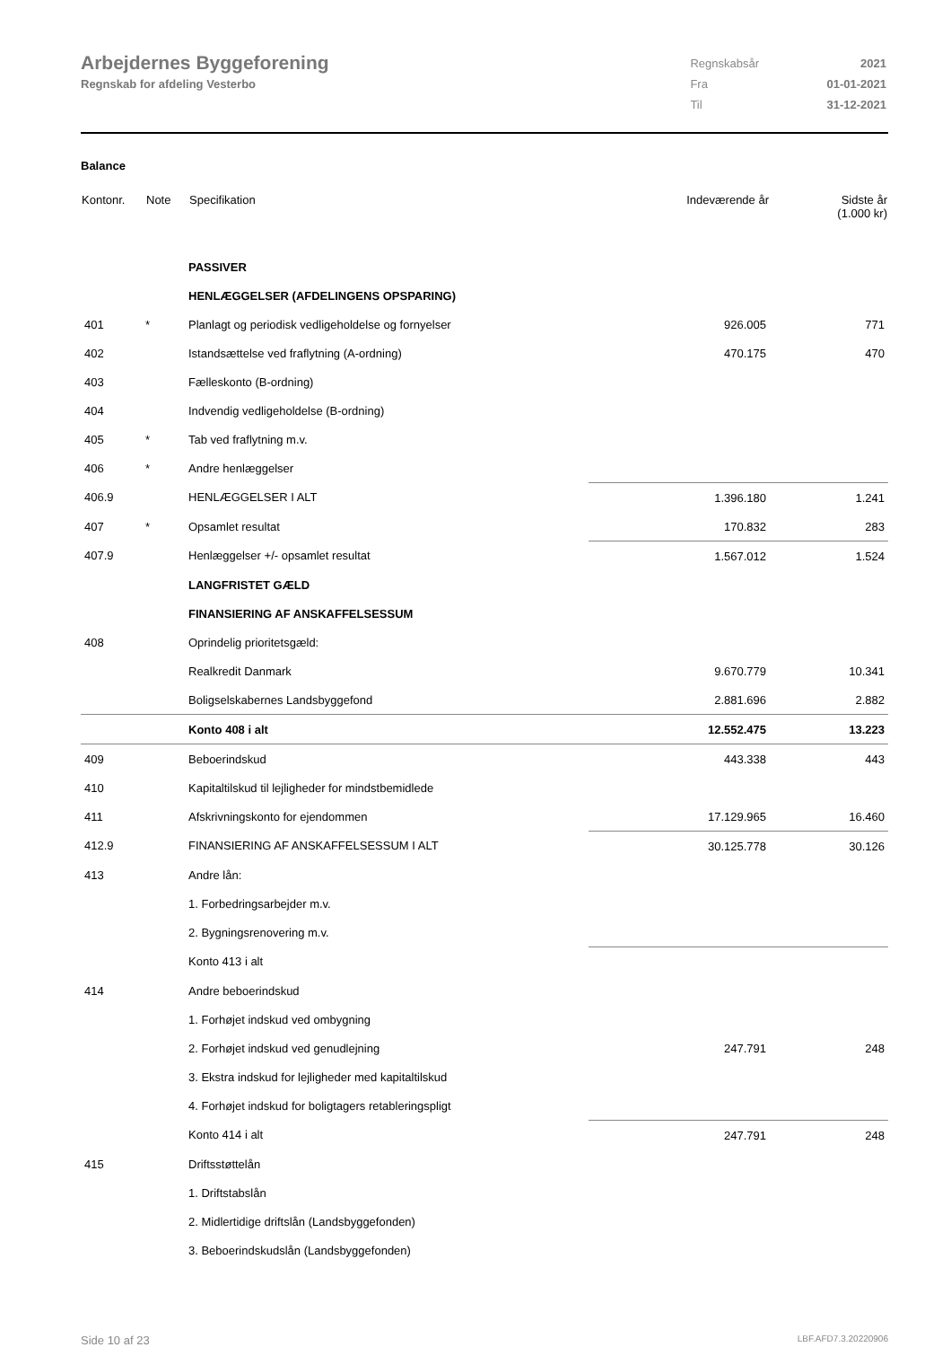Arbejdernes Byggeforening
Regnskab for afdeling Vesterbo
| Regnskabsår | 2021 |
| Fra | 01-01-2021 |
| Til | 31-12-2021 |
Balance
| Kontonr. | Note | Specifikation | Indeværende år | Sidste år (1.000 kr) |
| --- | --- | --- | --- | --- |
| | | PASSIVER | | |
| | | HENLÆGGELSER (AFDELINGENS OPSPARING) | | |
| 401 | * | Planlagt og periodisk vedligeholdelse og fornyelser | 926.005 | 771 |
| 402 | | Istandsættelse ved fraflytning (A-ordning) | 470.175 | 470 |
| 403 | | Fælleskonto (B-ordning) | | |
| 404 | | Indvendig vedligeholdelse (B-ordning) | | |
| 405 | * | Tab ved fraflytning m.v. | | |
| 406 | * | Andre henlæggelser | | |
| 406.9 | | HENLÆGGELSER I ALT | 1.396.180 | 1.241 |
| 407 | * | Opsamlet resultat | 170.832 | 283 |
| 407.9 | | Henlæggelser +/- opsamlet resultat | 1.567.012 | 1.524 |
| | | LANGFRISTET GÆLD | | |
| | | FINANSIERING AF ANSKAFFELSESSUM | | |
| 408 | | Oprindelig prioritetsgæld: | | |
| | | Realkredit Danmark | 9.670.779 | 10.341 |
| | | Boligselskabernes Landsbyggefond | 2.881.696 | 2.882 |
| | | Konto 408 i alt | 12.552.475 | 13.223 |
| 409 | | Beboerindskud | 443.338 | 443 |
| 410 | | Kapitaltilskud til lejligheder for mindstbemidlede | | |
| 411 | | Afskrivningskonto for ejendommen | 17.129.965 | 16.460 |
| 412.9 | | FINANSIERING AF ANSKAFFELSESSUM I ALT | 30.125.778 | 30.126 |
| 413 | | Andre lån: | | |
| | | 1. Forbedringsarbejder m.v. | | |
| | | 2. Bygningsrenovering m.v. | | |
| | | Konto 413 i alt | | |
| 414 | | Andre beboerindskud | | |
| | | 1. Forhøjet indskud ved ombygning | | |
| | | 2. Forhøjet indskud ved genudlejning | 247.791 | 248 |
| | | 3. Ekstra indskud for lejligheder med kapitaltilskud | | |
| | | 4. Forhøjet indskud for boligtagers retableringspligt | | |
| | | Konto 414 i alt | 247.791 | 248 |
| 415 | | Driftsstøttelån | | |
| | | 1. Driftstabslån | | |
| | | 2. Midlertidige driftslån (Landsbyggefonden) | | |
| | | 3. Beboerindskudslån (Landsbyggefonden) | | |
Side 10 af 23 LBF.AFD7.3.20220906